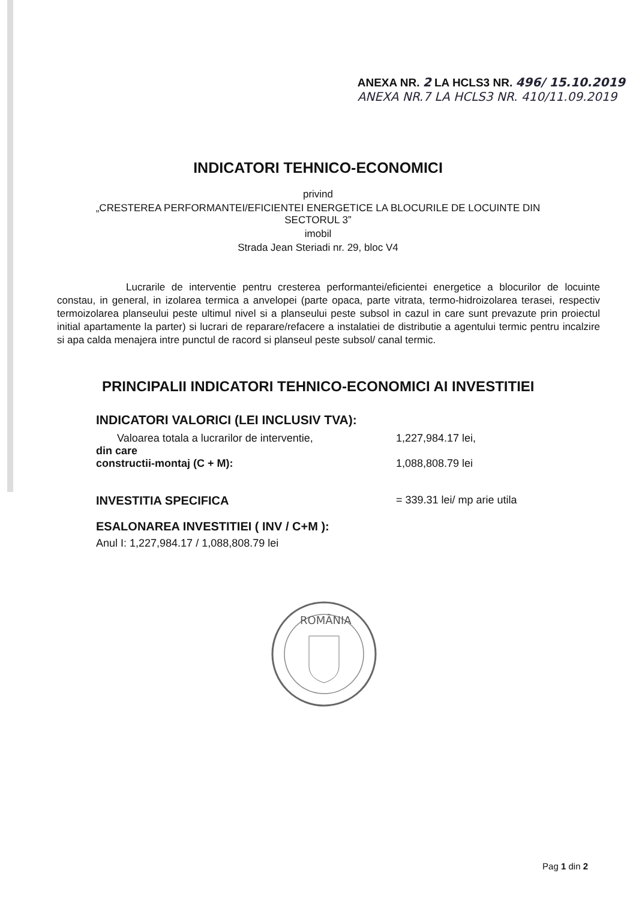ANEXA NR. 2 LA HCLS3 NR. 496/ 15.10.2019
ANEXA NR.7 LA HCLS3 NR. 410/11.09.2019
INDICATORI TEHNICO-ECONOMICI
privind
„CRESTEREA PERFORMANTEI/EFICIENTEI ENERGETICE LA BLOCURILE DE LOCUINTE DIN
SECTORUL 3”
imobil
Strada Jean Steriadi nr. 29, bloc V4
Lucrarile de interventie pentru cresterea performantei/eficientei energetice a blocurilor de locuinte constau, in general, in izolarea termica a anvelopei (parte opaca, parte vitrata, termo-hidroizolarea terasei, respectiv termoizolarea planseului peste ultimul nivel si a planseului peste subsol in cazul in care sunt prevazute prin proiectul initial apartamente la parter) si lucrari de reparare/refacere a instalatiei de distributie a agentului termic pentru incalzire si apa calda menajera intre punctul de racord si planseul peste subsol/ canal termic.
PRINCIPALII INDICATORI TEHNICO-ECONOMICI AI INVESTITIEI
INDICATORI VALORICI (LEI INCLUSIV TVA):
Valoarea totala a lucrarilor de interventie,
din care
constructii-montaj (C + M): 1,227,984.17 lei,
1,088,808.79 lei
INVESTITIA SPECIFICA = 339.31 lei/ mp arie utila
ESALONAREA INVESTITIEI ( INV / C+M ):
Anul I: 1,227,984.17 / 1,088,808.79 lei
ROMÂNIA
Pag 1 din 2